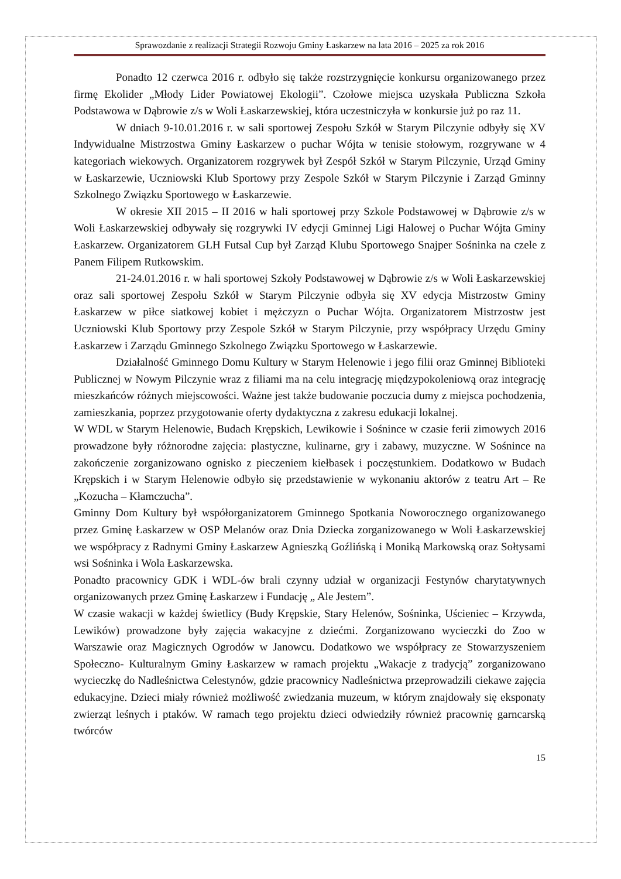Sprawozdanie z realizacji Strategii Rozwoju Gminy Łaskarzew na lata 2016 – 2025 za rok 2016
Ponadto 12 czerwca 2016 r. odbyło się także rozstrzygnięcie konkursu organizowanego przez firmę Ekolider „Młody Lider Powiatowej Ekologii”. Czołowe miejsca uzyskała Publiczna Szkoła Podstawowa w Dąbrowie z/s w Woli Łaskarzewskiej, która uczestniczyła w konkursie już po raz 11.
W dniach 9-10.01.2016 r. w sali sportowej Zespołu Szkół w Starym Pilczynie odbyły się XV Indywidualne Mistrzostwa Gminy Łaskarzew o puchar Wójta w tenisie stołowym, rozgrywane w 4 kategoriach wiekowych. Organizatorem rozgrywek był Zespół Szkół w Starym Pilczynie, Urząd Gminy w Łaskarzewie, Uczniowski Klub Sportowy przy Zespole Szkół w Starym Pilczynie i Zarząd Gminny Szkolnego Związku Sportowego w Łaskarzewie.
W okresie XII 2015 – II 2016 w hali sportowej przy Szkole Podstawowej w Dąbrowie z/s w Woli Łaskarzewskiej odbywały się rozgrywki IV edycji Gminnej Ligi Halowej o Puchar Wójta Gminy Łaskarzew. Organizatorem GLH Futsal Cup był Zarząd Klubu Sportowego Snajper Sośninka na czele z Panem Filipem Rutkowskim.
21-24.01.2016 r. w hali sportowej Szkoły Podstawowej w Dąbrowie z/s w Woli Łaskarzewskiej oraz sali sportowej Zespołu Szkół w Starym Pilczynie odbyła się XV edycja Mistrzostw Gminy Łaskarzew w piłce siatkowej kobiet i mężczyzn o Puchar Wójta. Organizatorem Mistrzostw jest Uczniowski Klub Sportowy przy Zespole Szkół w Starym Pilczynie, przy współpracy Urzędu Gminy Łaskarzew i Zarządu Gminnego Szkolnego Związku Sportowego w Łaskarzewie.
Działalność Gminnego Domu Kultury w Starym Helenowie i jego filii oraz Gminnej Biblioteki Publicznej w Nowym Pilczynie wraz z filiami ma na celu integrację międzypokoleniową oraz integrację mieszkańców różnych miejscowości. Ważne jest także budowanie poczucia dumy z miejsca pochodzenia, zamieszkania, poprzez przygotowanie oferty dydaktyczna z zakresu edukacji lokalnej.
W WDL w Starym Helenowie, Budach Krępskich, Lewikowie i Sośnince w czasie ferii zimowych 2016 prowadzone były różnorodne zajęcia: plastyczne, kulinarne, gry i zabawy, muzyczne. W Sośnince na zakończenie zorganizowano ognisko z pieczeniem kiełbasek i poczęstunkiem. Dodatkowo w Budach Krępskich i w Starym Helenowie odbyło się przedstawienie w wykonaniu aktorów z teatru Art – Re „Kozucha – Kłamczucha”.
Gminny Dom Kultury był współorganizatorem Gminnego Spotkania Noworocznego organizowanego przez Gminę Łaskarzew w OSP Melanów oraz Dnia Dziecka zorganizowanego w Woli Łaskarzewskiej we współpracy z Radnymi Gminy Łaskarzew Agnieszką Goźlińską i Moniką Markowską oraz Sołtysami wsi Sośninka i Wola Łaskarzewska.
Ponadto pracownicy GDK i WDL-ów brali czynny udział w organizacji Festynów charytatywnych organizowanych przez Gminę Łaskarzew i Fundację „ Ale Jestem”.
W czasie wakacji w każdej świetlicy (Budy Krępskie, Stary Helenów, Sośninka, Uścieniec – Krzywda, Lewików) prowadzone były zajęcia wakacyjne z dziećmi. Zorganizowano wycieczki do Zoo w Warszawie oraz Magicznych Ogrodów w Janowcu. Dodatkowo we współpracy ze Stowarzyszeniem Społeczno- Kulturalnym Gminy Łaskarzew w ramach projektu „Wakacje z tradycją” zorganizowano wycieczkę do Nadleśnictwa Celestynów, gdzie pracownicy Nadleśnictwa przeprowadzili ciekawe zajęcia edukacyjne. Dzieci miały również możliwość zwiedzania muzeum, w którym znajdowały się eksponaty zwierząt leśnych i ptaków. W ramach tego projektu dzieci odwiedziły również pracownię garncarską twórców
15